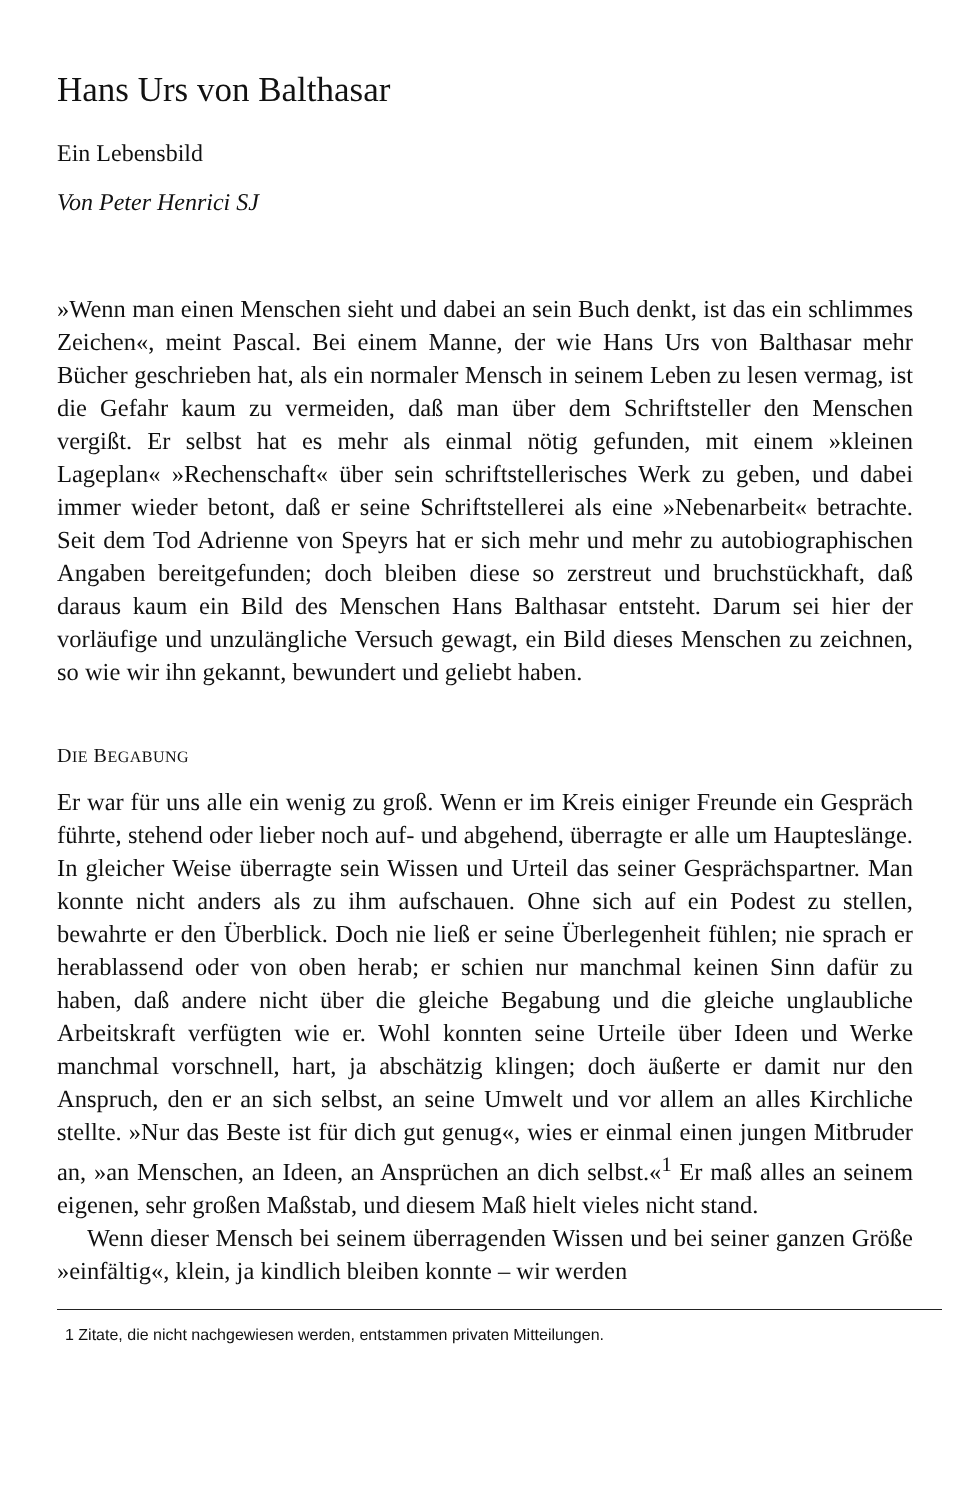Hans Urs von Balthasar
Ein Lebensbild
Von Peter Henrici SJ
»Wenn man einen Menschen sieht und dabei an sein Buch denkt, ist das ein schlimmes Zeichen«, meint Pascal. Bei einem Manne, der wie Hans Urs von Balthasar mehr Bücher geschrieben hat, als ein normaler Mensch in seinem Leben zu lesen vermag, ist die Gefahr kaum zu vermeiden, daß man über dem Schriftsteller den Menschen vergißt. Er selbst hat es mehr als einmal nötig gefunden, mit einem »kleinen Lageplan« »Rechenschaft« über sein schriftstellerisches Werk zu geben, und dabei immer wieder betont, daß er seine Schriftstellerei als eine »Nebenarbeit« betrachte. Seit dem Tod Adrienne von Speyrs hat er sich mehr und mehr zu autobiographischen Angaben bereitgefunden; doch bleiben diese so zerstreut und bruchstückhaft, daß daraus kaum ein Bild des Menschen Hans Balthasar entsteht. Darum sei hier der vorläufige und unzulängliche Versuch gewagt, ein Bild dieses Menschen zu zeichnen, so wie wir ihn gekannt, bewundert und geliebt haben.
DIE BEGABUNG
Er war für uns alle ein wenig zu groß. Wenn er im Kreis einiger Freunde ein Gespräch führte, stehend oder lieber noch auf- und abgehend, überragte er alle um Haupteslänge. In gleicher Weise überragte sein Wissen und Urteil das seiner Gesprächspartner. Man konnte nicht anders als zu ihm aufschauen. Ohne sich auf ein Podest zu stellen, bewahrte er den Überblick. Doch nie ließ er seine Überlegenheit fühlen; nie sprach er herablassend oder von oben herab; er schien nur manchmal keinen Sinn dafür zu haben, daß andere nicht über die gleiche Begabung und die gleiche unglaubliche Arbeitskraft verfügten wie er. Wohl konnten seine Urteile über Ideen und Werke manchmal vorschnell, hart, ja abschätzig klingen; doch äußerte er damit nur den Anspruch, den er an sich selbst, an seine Umwelt und vor allem an alles Kirchliche stellte. »Nur das Beste ist für dich gut genug«, wies er einmal einen jungen Mitbruder an, »an Menschen, an Ideen, an Ansprüchen an dich selbst.«<sup>1</sup> Er maß alles an seinem eigenen, sehr großen Maßstab, und diesem Maß hielt vieles nicht stand.
Wenn dieser Mensch bei seinem überragenden Wissen und bei seiner ganzen Größe »einfältig«, klein, ja kindlich bleiben konnte – wir werden
1 Zitate, die nicht nachgewiesen werden, entstammen privaten Mitteilungen.